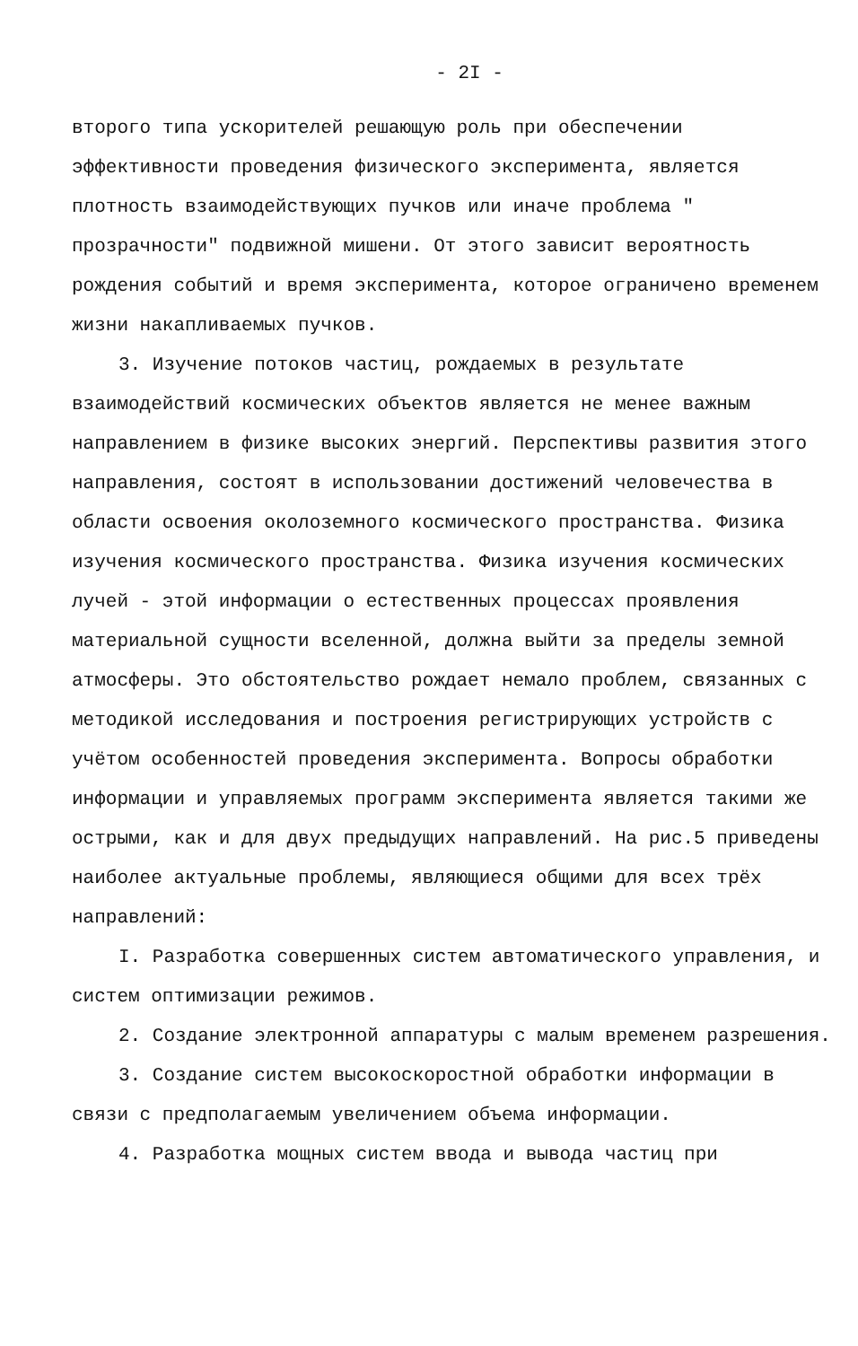- 2I -
второго типа ускорителей решающую роль при обеспечении эффективности проведения физического эксперимента, является плотность взаимодействующих пучков или иначе проблема " прозрачности" подвижной мишени. От этого зависит вероятность рождения событий и время эксперимента, которое ограничено временем жизни накапливаемых пучков.
3. Изучение потоков частиц, рождаемых в результате взаимодействий космических объектов является не менее важным направлением в физике высоких энергий. Перспективы развития этого направления, состоят в использовании достижений человечества в области освоения околоземного космического пространства. Физика изучения космического пространства. Физика изучения космических лучей - этой информации о естественных процессах проявления материальной сущности вселенной, должна выйти за пределы земной атмосферы. Это обстоятельство рождает немало проблем, связанных с методикой исследования и построения регистрирующих устройств с учётом особенностей проведения эксперимента. Вопросы обработки информации и управляемых программ эксперимента является такими же острыми, как и для двух предыдущих направлений. На рис.5 приведены наиболее актуальные проблемы, являющиеся общими для всех трёх направлений:
I. Разработка совершенных систем автоматического управления, и систем оптимизации режимов.
2. Создание электронной аппаратуры с малым временем разрешения.
3. Создание систем высокоскоростной обработки информации в связи с предполагаемым увеличением объема информации.
4. Разработка мощных систем ввода и вывода частиц при